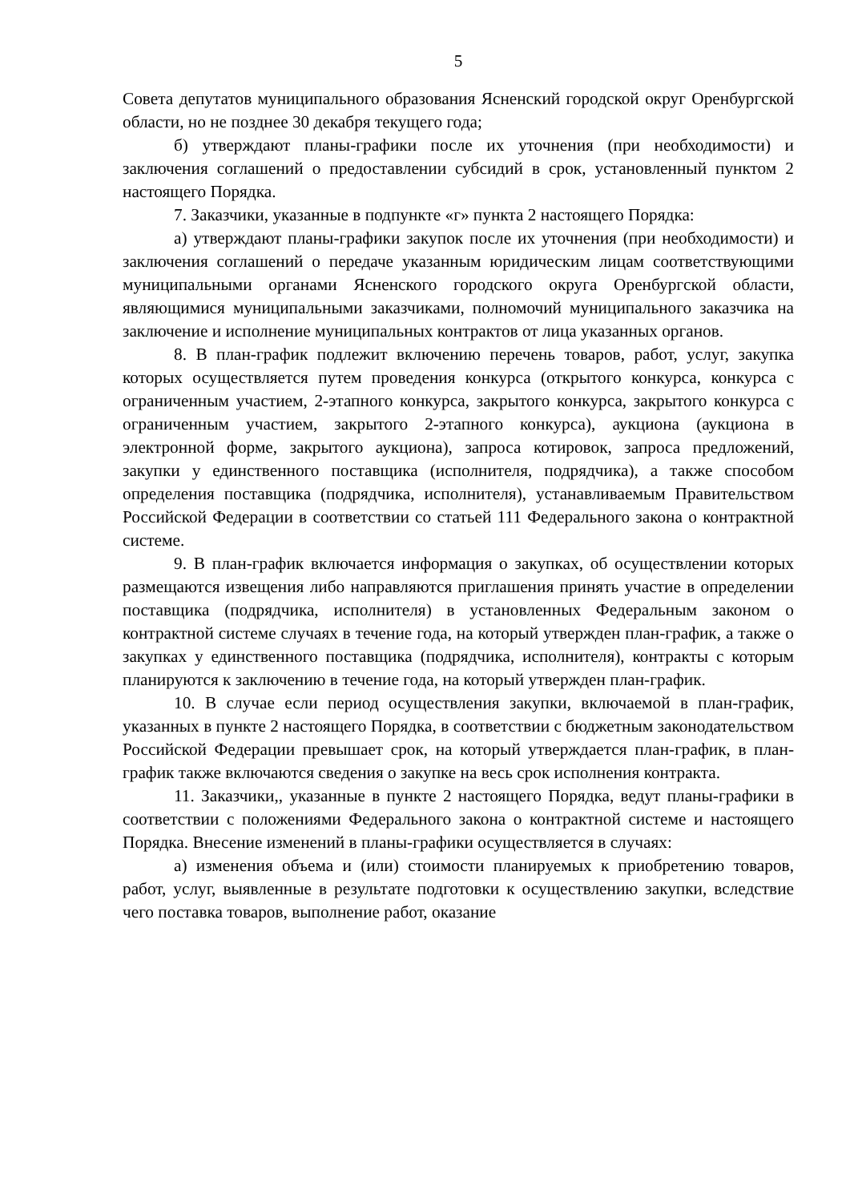5
Совета депутатов муниципального образования Ясненский городской округ Оренбургской области, но не позднее 30 декабря текущего года;
б) утверждают планы-графики после их уточнения (при необходимости) и заключения соглашений о предоставлении субсидий в срок, установленный пунктом 2 настоящего Порядка.
7. Заказчики, указанные в подпункте «г» пункта 2 настоящего Порядка:
а) утверждают планы-графики закупок после их уточнения (при необходимости) и заключения соглашений о передаче указанным юридическим лицам соответствующими муниципальными органами Ясненского городского округа Оренбургской области, являющимися муниципальными заказчиками, полномочий муниципального заказчика на заключение и исполнение муниципальных контрактов от лица указанных органов.
8. В план-график подлежит включению перечень товаров, работ, услуг, закупка которых осуществляется путем проведения конкурса (открытого конкурса, конкурса с ограниченным участием, 2-этапного конкурса, закрытого конкурса, закрытого конкурса с ограниченным участием, закрытого 2-этапного конкурса), аукциона (аукциона в электронной форме, закрытого аукциона), запроса котировок, запроса предложений, закупки у единственного поставщика (исполнителя, подрядчика), а также способом определения поставщика (подрядчика, исполнителя), устанавливаемым Правительством Российской Федерации в соответствии со статьей 111 Федерального закона о контрактной системе.
9. В план-график включается информация о закупках, об осуществлении которых размещаются извещения либо направляются приглашения принять участие в определении поставщика (подрядчика, исполнителя) в установленных Федеральным законом о контрактной системе случаях в течение года, на который утвержден план-график, а также о закупках у единственного поставщика (подрядчика, исполнителя), контракты с которым планируются к заключению в течение года, на который утвержден план-график.
10. В случае если период осуществления закупки, включаемой в план-график, указанных в пункте 2 настоящего Порядка, в соответствии с бюджетным законодательством Российской Федерации превышает срок, на который утверждается план-график, в план-график также включаются сведения о закупке на весь срок исполнения контракта.
11. Заказчики,, указанные в пункте 2 настоящего Порядка, ведут планы-графики в соответствии с положениями Федерального закона о контрактной системе и настоящего Порядка. Внесение изменений в планы-графики осуществляется в случаях:
а) изменения объема и (или) стоимости планируемых к приобретению товаров, работ, услуг, выявленные в результате подготовки к осуществлению закупки, вследствие чего поставка товаров, выполнение работ, оказание